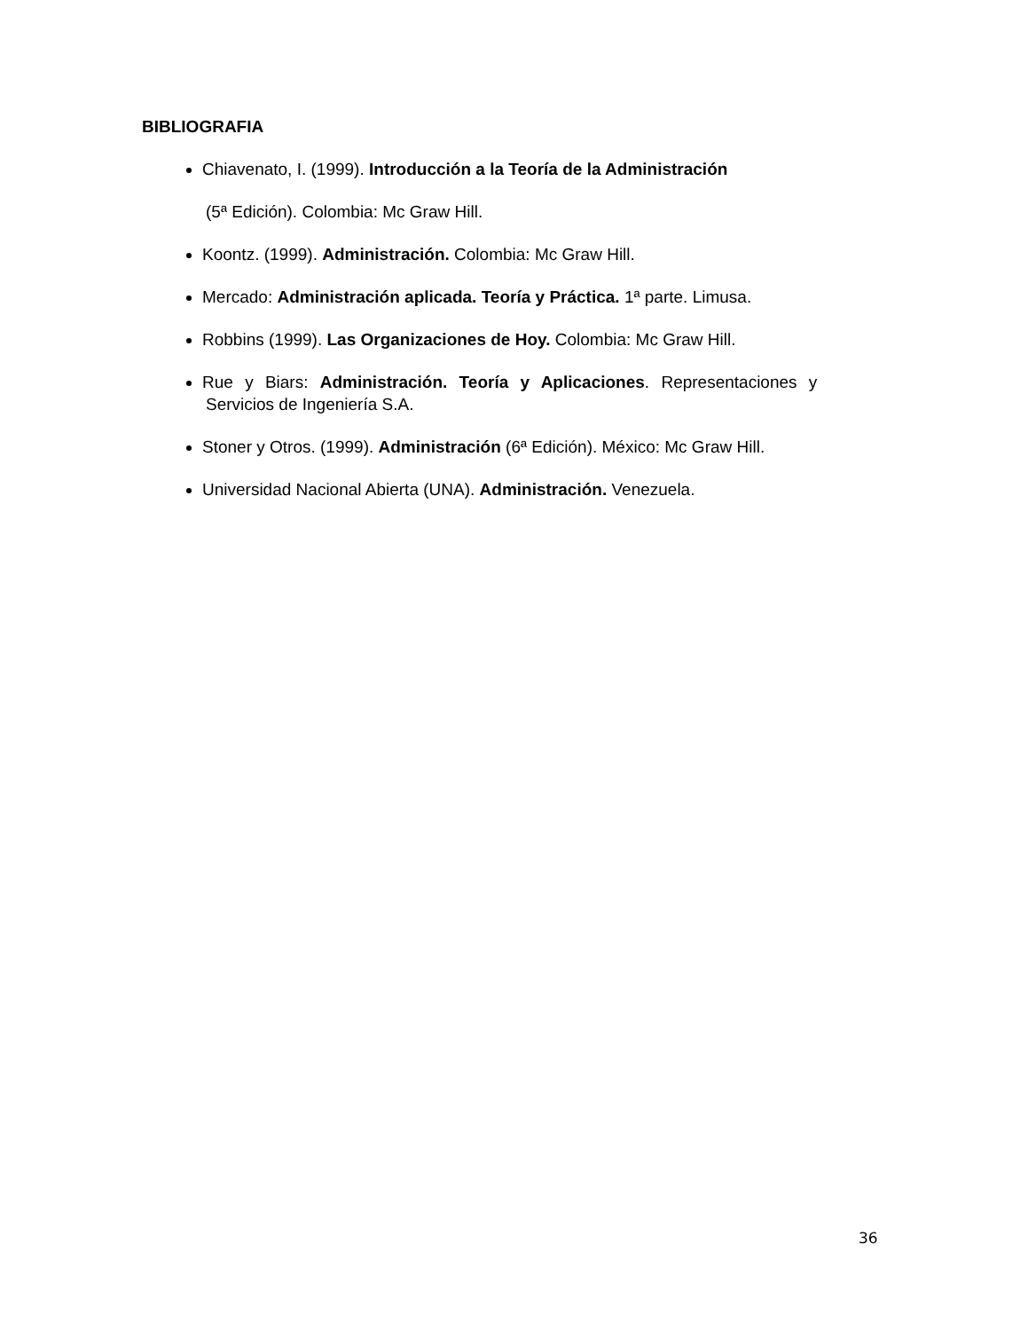BIBLIOGRAFIA
Chiavenato, I. (1999). Introducción a la Teoría de la Administración
(5ª Edición). Colombia: Mc Graw Hill.
Koontz. (1999). Administración. Colombia: Mc Graw Hill.
Mercado: Administración aplicada. Teoría y Práctica. 1ª parte. Limusa.
Robbins (1999). Las Organizaciones de Hoy. Colombia: Mc Graw Hill.
Rue y Biars: Administración. Teoría y Aplicaciones. Representaciones y
Servicios de Ingeniería S.A.
Stoner y Otros. (1999). Administración (6ª Edición). México: Mc Graw Hill.
Universidad Nacional Abierta (UNA). Administración. Venezuela.
36